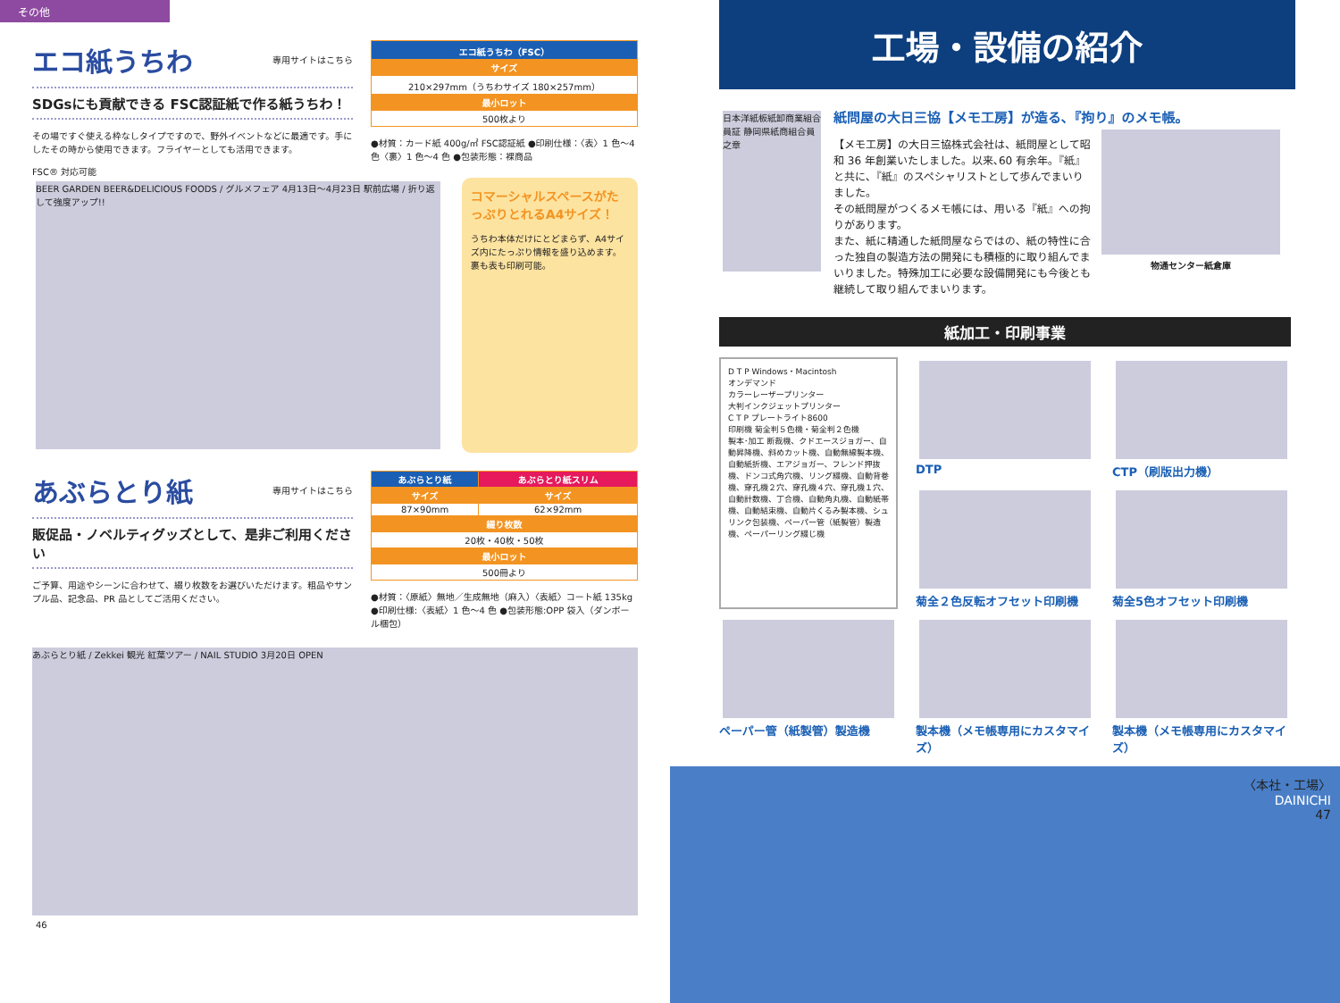その他
エコ紙うちわ
専用サイトはこちら
SDGsにも貢献できる FSC認証紙で作る紙うちわ！
その場ですぐ使える枠なしタイプですので、野外イベントなどに最適です。手にしたその時から使用できます。フライヤーとしても活用できます。
FSC® 対応可能
| エコ紙うちわ（FSC） |
| --- |
| サイズ |
| 210×297mm（うちわサイズ 180×257mm） |
| 最小ロット |
| 500枚より |
●材質：カード紙 400g/㎡ FSC認証紙 ●印刷仕様：〈表〉1 色～4 色〈裏〉1 色～4 色 ●包装形態：裸商品
BEER GARDEN BEER&DELICIOUS FOODS / グルメフェア 4月13日～4月23日 駅前広場 / 折り返して強度アップ!!
コマーシャルスペースがたっぷりとれるA4サイズ！
うちわ本体だけにとどまらず、A4サイズ内にたっぷり情報を盛り込めます。裏も表も印刷可能。
あぶらとり紙
専用サイトはこちら
販促品・ノベルティグッズとして、是非ご利用ください
ご予算、用途やシーンに合わせて、綴り枚数をお選びいただけます。粗品やサンプル品、記念品、PR 品としてご活用ください。
| あぶらとり紙 | あぶらとり紙スリム |
| --- | --- |
| サイズ | サイズ |
| 87×90mm | 62×92mm |
| 綴り枚数 | |
| 20枚・40枚・50枚 | |
| 最小ロット | |
| 500冊より | |
●材質：〈原紙〉無地／生成無地（麻入）〈表紙〉コート紙 135kg ●印刷仕様:〈表紙〉1 色～4 色 ●包装形態:OPP 袋入（ダンボール梱包）
あぶらとり紙 / Zekkei 観光 紅葉ツアー / NAIL STUDIO 3月20日 OPEN
46
工場・設備の紹介
日本洋紙板紙卸商業組合員証 静岡県紙商組合員之章
紙問屋の大日三協【メモ工房】が造る､『拘り』のメモ帳。
【メモ工房】の大日三協株式会社は、紙問屋として昭和 36 年創業いたしました。以来､60 有余年｡『紙』と共に、『紙』のスペシャリストとして歩んでまいりました。
その紙問屋がつくるメモ帳には、用いる『紙』への拘りがあります。
また、紙に精通した紙問屋ならではの、紙の特性に合った独自の製造方法の開発にも積極的に取り組んでまいりました。特殊加工に必要な設備開発にも今後とも継続して取り組んでまいります。
物通センター紙倉庫
紙加工・印刷事業
D T P Windows・Macintosh
オンデマンド
カラーレーザープリンター
大判インクジェットプリンター
C T P プレートライト8600
印刷機 菊全判５色機・菊全判２色機
製本･加工 断裁機、クドエースジョガー、自動昇降機、斜めカット機、自動無線製本機、自動紙折機、エアジョガー、フレンド押抜機、ドンコ式角穴機、リング綴機、自動背巻機、穿孔機２穴、穿孔機４穴、穿孔機１穴、自動計数機、丁合機、自動角丸機、自動紙帯機、自動結束機、自動片くるみ製本機、シュリンク包装機、ペーパー管（紙製管）製造機、ペーパーリング綴じ機
DTP
CTP（刷版出力機）
菊全２色反転オフセット印刷機
菊全5色オフセット印刷機
ペーパー管（紙製管）製造機
製本機（メモ帳専用にカスタマイズ）
製本機（メモ帳専用にカスタマイズ）
〈本社・工場〉
DAINICHI
47